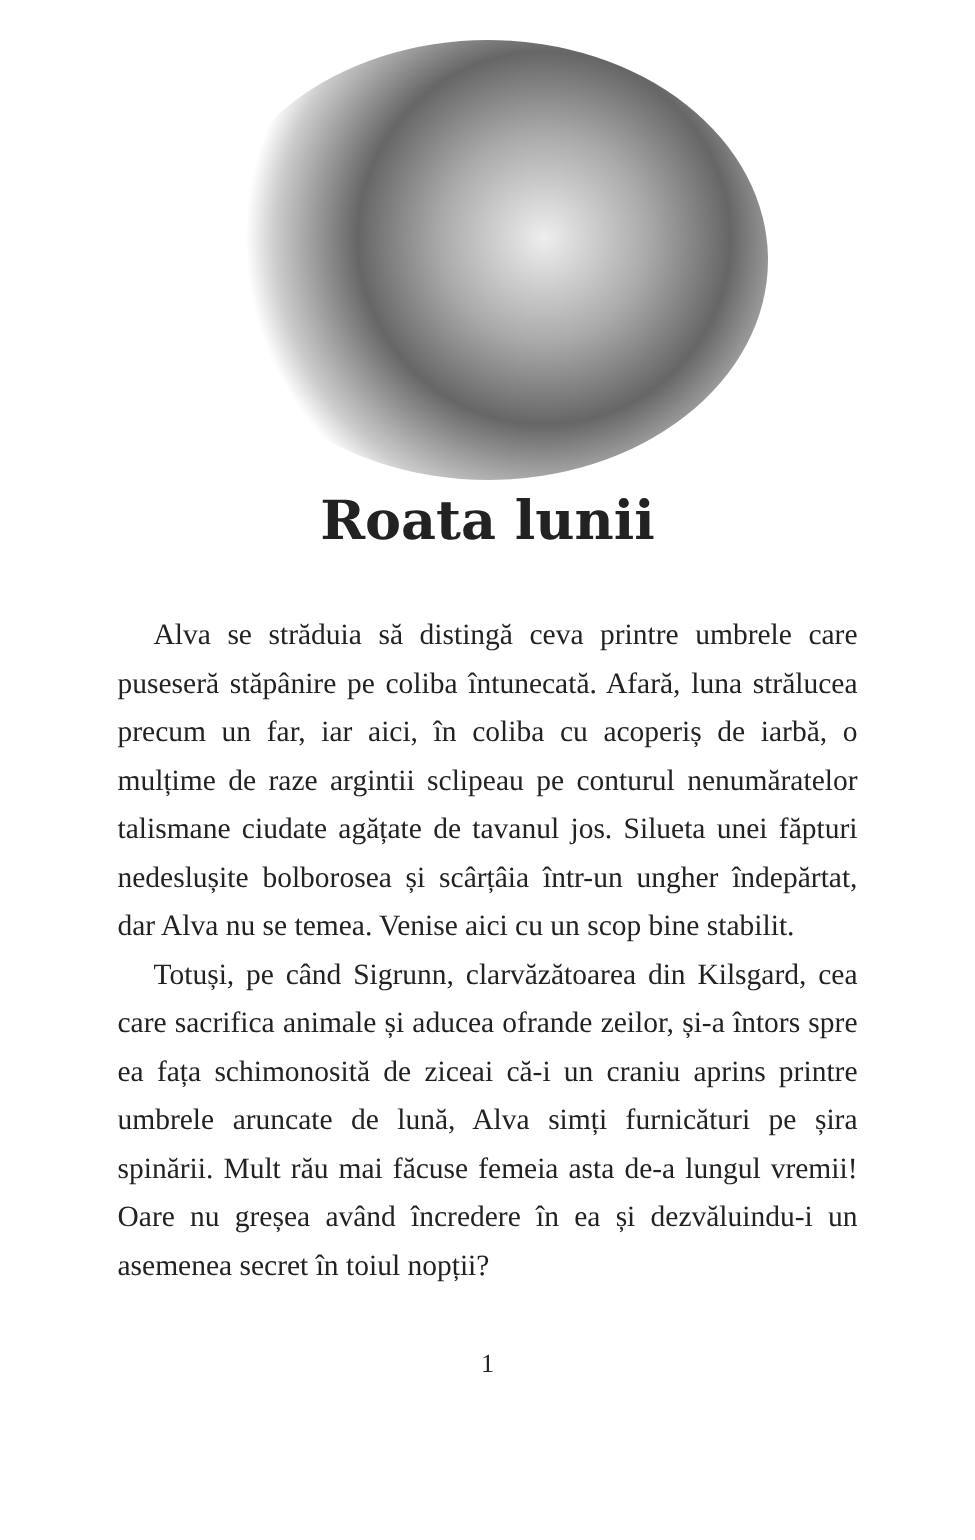Roata lunii
Alva se străduia să distingă ceva printre umbrele care puseseră stăpânire pe coliba întunecată. Afară, luna strălucea precum un far, iar aici, în coliba cu acoperiș de iarbă, o mulțime de raze argintii sclipeau pe conturul nenumăratelor talismane ciudate agățate de tavanul jos. Silueta unei făpturi nedeslușite bolborosea și scârțâia într-un ungher îndepărtat, dar Alva nu se temea. Venise aici cu un scop bine stabilit.
Totuși, pe când Sigrunn, clarvăzătoarea din Kilsgard, cea care sacrifica animale și aducea ofrande zeilor, și-a întors spre ea fața schimonosită de ziceai că-i un craniu aprins printre umbrele aruncate de lună, Alva simți furnicături pe șira spinării. Mult rău mai făcuse femeia asta de-a lungul vremii! Oare nu greșea având încredere în ea și dezvăluindu-i un asemenea secret în toiul nopții?
1